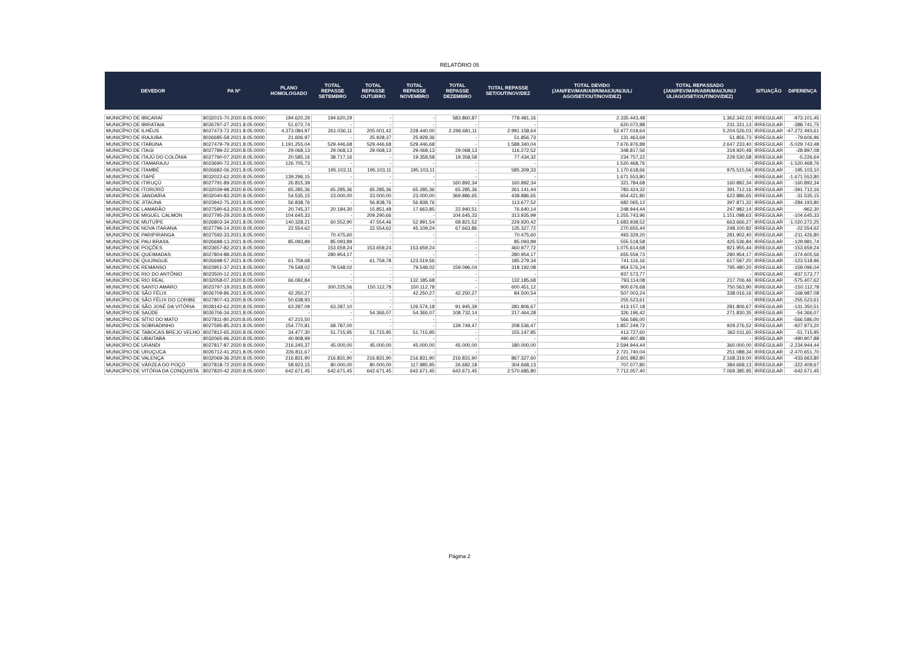RELATÓRIO 05
| DEVEDOR | PA Nº | PLANO HOMOLOGADO | TOTAL REPASSE SETEMBRO | TOTAL REPASSE OUTUBRO | TOTAL REPASSE NOVEMBRO | TOTAL REPASSE DEZEMBRO | TOTAL REPASSE SET/OUT/NOV/DEZ | TOTAL DEVIDO (JAN/FEV/MAR/ABR/MAI/JUN/JUL/ AGO/SET/OUT/NOV/DEZ) | TOTAL REPASSADO (JAN/FEV/MAR/ABR/MAI/JUN/J UL/AGO/SET/OUT/NOV/DEZ) | SITUAÇÃO | DIFERENÇA |
| --- | --- | --- | --- | --- | --- | --- | --- | --- | --- | --- | --- |
| MUNICÍPIO DE IBICARAÍ | 8032015-70.2020.8.05.0000 | 194.620,29 | 194.620,29 | - | - | 583.860,87 | 778.481,16 | 2.335.443,48 | 1.362.342,03 | IRREGULAR | -973.101,45 |
| MUNICÍPIO DE IBIRATAIA | 8026797-27.2021.8.05.0000 | 51.672,74 | - | - | - | - | - | 620.072,88 | 231.331,13 | IRREGULAR | -388.741,75 |
| MUNICÍPIO DE ILHÉUS | 8027473-72.2021.8.05.0000 | 4.373.084,97 | 261.036,11 | 205.001,42 | 228.440,00 | 2.296.681,11 | 2.991.158,64 | 52.477.019,64 | 5.204.526,03 | IRREGULAR | -47.272.493,61 |
| MUNICÍPIO DE IRAJUBA | 8026685-58.2021.8.05.0000 | 21.606,97 | - | 25.928,37 | 25.928,36 | - | 51.856,73 | 131.463,69 | 51.856,73 | IRREGULAR | -79.606,96 |
| MUNICÍPIO DE ITABUNA | 8027479-79.2021.8.05.0000 | 1.191.255,04 | 529.446,68 | 529.446,68 | 529.446,68 | - | 1.588.340,04 | 7.676.976,88 | 2.647.233,40 | IRREGULAR | -5.029.743,48 |
| MUNICÍPIO DE ITAGI | 8027789-22.2020.8.05.0000 | 29.068,13 | 29.068,13 | 29.068,13 | 29.068,13 | 29.068,13 | 116.272,52 | 348.817,56 | 319.920,48 | IRREGULAR | -28.897,08 |
| MUNICÍPIO DE ITAJÚ DO COLÔNIA | 8027790-07.2020.8.05.0000 | 20.585,16 | 38.717,16 | - | 19.358,58 | 19.358,58 | 77.434,32 | 234.757,22 | 229.530,58 | IRREGULAR | -5.226,64 |
| MUNICÍPIO DE ITAMARAJU | 8023690-72.2021.8.05.0000 | 126.705,73 | - | - | - | - | - | 1.520.468,76 | - | IRREGULAR | -1.520.468,76 |
| MUNICÍPIO DE ITAMBÉ | 8026682-06.2021.8.05.0000 | - | 195.103,11 | 195.103,11 | 195.103,11 | - | 585.309,33 | 1.170.618,66 | 975.515,56 | IRREGULAR | -195.103,10 |
| MUNICÍPIO DE ITAPÉ | 8032022-62.2020.8.05.0000 | 139.296,15 | - | - | - | - | - | 1.671.553,80 | - | IRREGULAR | -1.671.553,80 |
| MUNICÍPIO DE ITIRUÇÚ | 8027791-89.2020.8.05.0000 | 26.815,39 | - | - | - | 160.892,34 | 160.892,34 | 321.784,68 | 160.892,34 | IRREGULAR | -160.892,34 |
| MUNICÍPIO DE ITORORÓ | 8032039-98.2020.8.05.0000 | 65.285,36 | 65.285,36 | 65.285,36 | 65.285,36 | 65.285,36 | 261.141,44 | 783.424,32 | 391.712,16 | IRREGULAR | -391.712,16 |
| MUNICÍPIO DE JANDAÍRA | 8032040-83.2020.8.05.0000 | 54.535,15 | 23.000,00 | 23.000,00 | 23.000,00 | 369.886,65 | 438.886,65 | 654.421,80 | 622.886,65 | IRREGULAR | -31.535,15 |
| MUNICÍPIO DE JITAÚNA | 8023942-75.2021.8.05.0000 | 56.838,76 | - | 56.838,76 | 56.838,76 | - | 113.677,52 | 682.065,12 | 397.871,32 | IRREGULAR | -284.193,80 |
| MUNICÍPIO DE LAMARÃO | 8027590-63.2021.8.05.0000 | 20.745,37 | 20.184,30 | 15.851,48 | 17.663,85 | 22.940,51 | 76.640,14 | 248.944,44 | 247.982,14 | IRREGULAR | -962,30 |
| MUNICÍPIO DE MIGUEL CALMON | 8027795-29.2020.8.05.0000 | 104.645,33 | - | 209.290,66 | - | 104.645,33 | 313.935,99 | 1.255.743,96 | 1.151.098,63 | IRREGULAR | -104.645,33 |
| MUNICÍPIO DE MUTUÍPE | 8026803-34.2021.8.05.0000 | 140.328,21 | 60.552,90 | 47.554,46 | 52.991,54 | 68.821,52 | 229.920,42 | 1.683.938,52 | 663.666,27 | IRREGULAR | -1.020.272,25 |
| MUNICÍPIO DE NOVA ITARANA | 8027796-14.2020.8.05.0000 | 22.554,62 | - | 22.554,62 | 45.109,24 | 67.663,86 | 135.327,72 | 270.655,44 | 248.100,82 | IRREGULAR | -22.554,62 |
| MUNICÍPIO DE PARIPIRANGA | 8027592-33.2021.8.05.0000 | - | 70.475,60 | - | - | - | 70.475,60 | 493.329,20 | 281.902,40 | IRREGULAR | -211.426,80 |
| MUNICÍPIO DE PAU BRASIL | 8026688-13.2021.8.05.0000 | 85.093,89 | 85.093,89 | - | - | - | 85.093,89 | 555.518,58 | 425.536,84 | IRREGULAR | -129.981,74 |
| MUNICÍPIO DE POÇÕES | 8023657-82.2021.8.05.0000 | - | 153.659,24 | 153.659,24 | 153.659,24 | - | 460.977,72 | 1.075.614,68 | 921.955,44 | IRREGULAR | -153.659,24 |
| MUNICÍPIO DE QUEIMADAS | 8027804-88.2020.8.05.0000 | - | 280.954,17 | - | - | - | 280.954,17 | 655.559,73 | 280.954,17 | IRREGULAR | -374.605,56 |
| MUNICÍPIO DE QUIJINGUE | 8026698-57.2021.8.05.0000 | 61.759,68 | - | 61.759,78 | 123.519,56 | - | 185.279,34 | 741.116,16 | 617.597,20 | IRREGULAR | -123.518,96 |
| MUNICÍPIO DE REMANSO | 8023951-37.2021.8.05.0000 | 79.548,02 | 79.548,02 | - | 79.548,02 | 159.096,04 | 318.192,08 | 954.576,24 | 795.480,20 | IRREGULAR | -159.096,04 |
| MUNICÍPIO DE RIO DO ANTÔNIO | 8023500-12.2021.8.05.0000 | - | - | - | - | - | - | 937.573,77 | - | IRREGULAR | -937.573,77 |
| MUNICÍPIO DE RIO REAL | 8032058-07.2020.8.05.0000 | 66.092,84 | - | - | 132.185,68 | - | 132.185,68 | 793.114,08 | 217.706,46 | IRREGULAR | -575.407,62 |
| MUNICÍPIO DE SANTO AMARO | 8023797-19.2021.8.05.0000 | - | 300.225,56 | 150.112,78 | 150.112,78 | - | 600.451,12 | 900.676,68 | 750.563,90 | IRREGULAR | -150.112,78 |
| MUNICÍPIO DE SÃO FÉLIX | 8026709-86.2021.8.05.0000 | 42.250,27 | - | - | 42.250,27 | 42.250,27 | 84.500,54 | 507.003,24 | 338.016,16 | IRREGULAR | -168.987,08 |
| MUNICÍPIO DE SÃO FÉLIX DO CORIBE | 8027807-43.2020.8.05.0000 | 50.638,93 | - | - | - | - | - | 255.523,61 | - | IRREGULAR | -255.523,61 |
| MUNICÍPIO DE SÃO JOSÉ DA VITÓRIA | 8028142-62.2020.8.05.0000 | 63.287,09 | 63.287,10 | - | 126.574,18 | 91.945,39 | 281.806,67 | 413.157,18 | 281.806,67 | IRREGULAR | -131.350,51 |
| MUNICÍPIO DE SAÚDE | 8026706-34.2021.8.05.0000 | - | - | 54.366,07 | 54.366,07 | 108.732,14 | 217.464,28 | 326.196,42 | 271.830,35 | IRREGULAR | -54.366,07 |
| MUNICÍPIO DE SÍTIO DO MATO | 8027811-80.2020.8.05.0000 | 47.215,50 | - | - | - | - | - | 566.586,00 | - | IRREGULAR | -566.586,00 |
| MUNICÍPIO DE SOBRADINHO | 8027595-85.2021.8.05.0000 | 154.770,81 | 68.787,00 | - | - | 139.749,47 | 208.536,47 | 1.857.249,72 | 929.276,52 | IRREGULAR | -927.973,20 |
| MUNICÍPIO DE TABOCAS BREJO VELHO | 8027812-65.2020.8.05.0000 | 34.477,30 | 51.715,95 | 51.715,95 | 51.715,95 | - | 155.147,85 | 413.727,60 | 362.011,65 | IRREGULAR | -51.715,95 |
| MUNICÍPIO DE UBAITABA | 8032065-96.2020.8.05.0000 | 40.908,99 | - | - | - | - | - | 490.907,88 | - | IRREGULAR | -490.907,88 |
| MUNICÍPIO DE URANDI | 8027817-87.2020.8.05.0000 | 216.245,37 | 45.000,00 | 45.000,00 | 45.000,00 | 45.000,00 | 180.000,00 | 2.594.944,44 | 360.000,00 | IRREGULAR | -2.234.944,44 |
| MUNICÍPIO DE URUÇUCA | 8026712-41.2021.8.05.0000 | 226.811,67 | - | - | - | - | - | 2.721.740,04 | 251.088,34 | IRREGULAR | -2.470.651,70 |
| MUNICÍPIO DE VALENÇA | 8032069-36.2020.8.05.0000 | 216.831,90 | 216.831,90 | 216.831,90 | 216.831,90 | 216.831,90 | 867.327,60 | 2.601.982,80 | 2.168.319,00 | IRREGULAR | -433.663,80 |
| MUNICÍPIO DE VÁRZEA DO POÇO | 8027818-72.2020.8.05.0000 | 58.923,15 | 80.000,00 | 80.000,00 | 117.985,95 | 26.682,18 | 304.668,13 | 707.077,80 | 384.668,13 | IRREGULAR | -322.409,67 |
| MUNICÍPIO DE VITÓRIA DA CONQUISTA | 8027820-42.2020.8.05.0000 | 642.671,45 | 642.671,45 | 642.671,45 | 642.671,45 | 642.671,45 | 2.570.685,80 | 7.712.057,40 | 7.069.385,95 | IRREGULAR | -642.671,45 |
Página 2